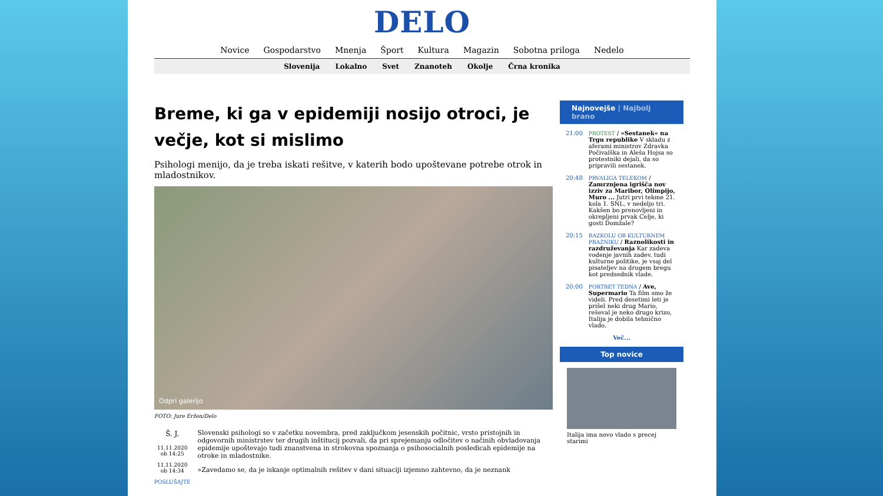DELO
Novice Gospodarstvo Mnenja Šport Kultura Magazin Sobotna priloga Nedelo
Slovenija Lokalno Svet Znanoteh Okolje Črna kronika
Breme, ki ga v epidemiji nosijo otroci, je večje, kot si mislimo
Psihologi menijo, da je treba iskati rešitve, v katerih bodo upoštevane potrebe otrok in mladostnikov.
Odpri galerijo
FOTO: Jure Eržen/Delo
Š. J.
11.11.2020 ob 14:25
11.11.2020 ob 14:34
POSLUŠAJTE
Slovenski psihologi so v začetku novembra, pred zaključkom jesenskih počitnic, vrsto pristojnih in odgovornih ministrstev ter drugih inštitucij pozvali, da pri sprejemanju odločitev o načinih obvladovanja epidemije upoštevajo tudi znanstvena in strokovna spoznanja o psihosocialnih posledicah epidemije na otroke in mladostnike.
»Zavedamo se, da je iskanje optimalnih rešitev v dani situaciji izjemno zahtevno, da je neznank
Najnovejše | Najbolj brano
21:00 PROTEST / »Sestanek« na Trgu republike V skladu z aferami ministrov Zdravka Počivalška in Aleša Hojsa so protestniki dejali, da so pripravili sestanek.
20:48 PRVALIGA TELEKOM / Zamrznjena igrišča nov izziv za Maribor, Olimpijo, Muro ... Jutri prvi tekme 21. kola 1. SNL, v nedeljo tri. Kakšen bo prenovljeni in okrepljeni prvak Celje, ki gosti Domžale?
20:15 RAZKOLU OB KULTURNEM PRAZNIKU / Raznolikosti in razdruževanja Kar zadeva vodenje javnih zadev, tudi kulturne politike, je vsaj del pisateljev na drugem bregu kot predsednik vlade.
20:00 PORTRET TEDNA / Ave, Supermario Ta film smo že videli. Pred desetimi leti je prišel neki drug Mario, reševal je neko drugo krizo, Italija je dobila tehnično vlado.
Več...
Top novice
Italija ima novo vlado s precej starimi